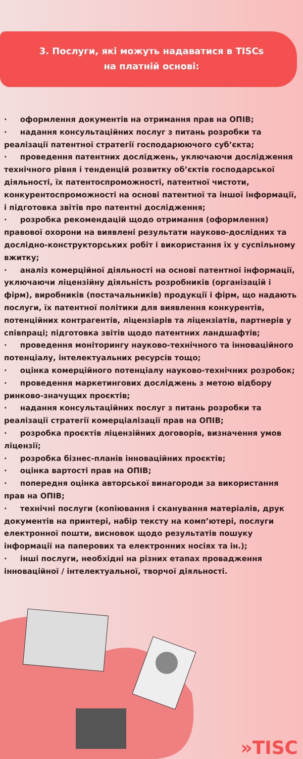3. Послуги, які можуть надаватися в TISCs
на платній основі:
· оформлення документів на отримання прав на ОПІВ;
· надання консультаційних послуг з питань розробки та реалізації патентної стратегії господарюючого суб’єкта;
· проведення патентних досліджень, уключаючи дослідження технічного рівня і тенденцій розвитку об’єктів господарської діяльності, їх патентоспроможності, патентної чистоти, конкурентоспроможності на основі патентної та іншої інформації, і підготовка звітів про патентні дослідження;
· розробка рекомендацій щодо отримання (оформлення) правової охорони на виявлені результати науково-дослідних та дослідно-конструкторських робіт і використання їх у суспільному вжитку;
· аналіз комерційної діяльності на основі патентної інформації, уключаючи ліцензійну діяльність розробників (організацій і фірм), виробників (постачальників) продукції і фірм, що надають послуги, їх патентної політики для виявлення конкурентів, потенційних контрагентів, ліцензіарів та ліцензіатів, партнерів у співпраці; підготовка звітів щодо патентних ландшафтів;
· проведення моніторингу науково-технічного та інноваційного потенціалу, інтелектуальних ресурсів тощо;
· оцінка комерційного потенціалу науково-технічних розробок;
· проведення маркетингових досліджень з метою відбору ринково-значущих проєктів;
· надання консультаційних послуг з питань розробки та реалізації стратегії комерціалізації прав на ОПІВ;
· розробка проєктів ліцензійних договорів, визначення умов ліцензії;
· розробка бізнес-планів інноваційних проєктів;
· оцінка вартості прав на ОПІВ;
· попередня оцінка авторської винагороди за використання прав на ОПІВ;
· технічні послуги (копіювання і сканування матеріалів, друк документів на принтері, набір тексту на комп’ютері, послуги електронної пошти, висновок щодо результатів пошуку інформації на паперових та електронних носіях та ін.);
· інші послуги, необхідні на різних етапах провадження інноваційної / інтелектуальної, творчої діяльності.
»TISC